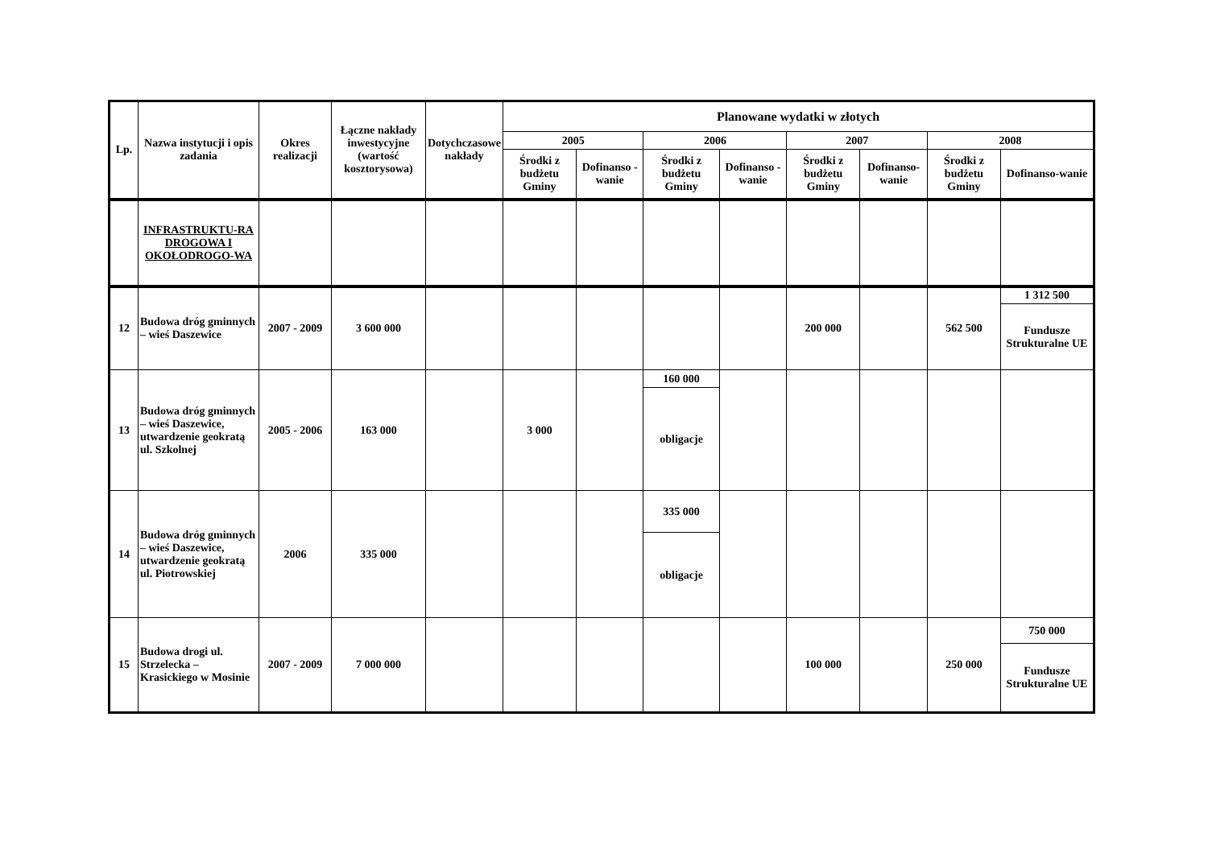| Lp. | Nazwa instytucji i opis zadania | Okres realizacji | Łączne nakłady inwestycyjne (wartość kosztorysowa) | Dotychczasowe nakłady | Planowane wydatki w złotych | | | | | | | |
| --- | --- | --- | --- | --- | --- | --- | --- | --- | --- | --- | --- | --- |
| | | | | | 2005 | | 2006 | | 2007 | | 2008 | |
| | | | | | Środki z budżetu Gminy | Dofinanso - wanie | Środki z budżetu Gminy | Dofinanso - wanie | Środki z budżetu Gminy | Dofinanso-wanie | Środki z budżetu Gminy | Dofinanso-wanie |
| | INFRASTRUKTU-RA DROGOWA I OKOŁODROGO-WA | | | | | | | | | | | |
| 12 | Budowa dróg gminnych – wieś Daszewice | 2007 - 2009 | 3 600 000 | | | | | | 200 000 | | 562 500 | 1 312 500 |
| | | | | | | | | | | | | Fundusze Strukturalne UE |
| 13 | Budowa dróg gminnych – wieś Daszewice, utwardzenie geokratą ul. Szkolnej | 2005 - 2006 | 163 000 | | 3 000 | | 160 000 | | | | | |
| | | | | | | | obligacje | | | | | |
| 14 | Budowa dróg gminnych – wieś Daszewice, utwardzenie geokratą ul. Piotrowskiej | 2006 | 335 000 | | | | 335 000 | | | | | |
| | | | | | | | obligacje | | | | | |
| 15 | Budowa drogi ul. Strzelecka – Krasickiego w Mosinie | 2007 - 2009 | 7 000 000 | | | | | | 100 000 | | 250 000 | 750 000 |
| | | | | | | | | | | | | Fundusze Strukturalne UE |